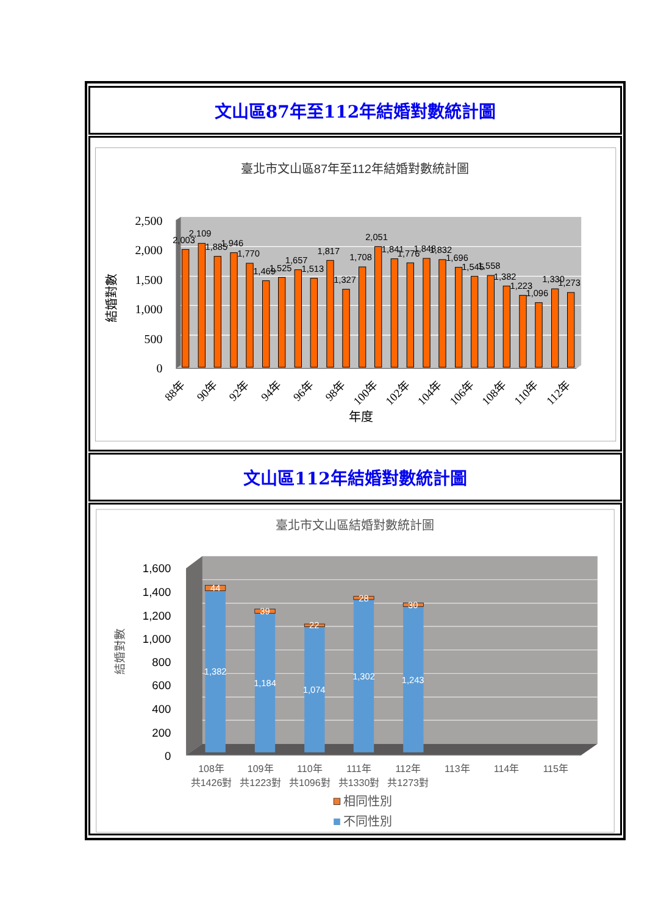文山區87年至112年結婚對數統計圖
臺北市文山區87年至112年結婚對數統計圖
2,500
2,000
1,500
1,000
500
0
結婚對數
2,003
2,109
1,885
1,946
1,770
1,469
1,525
1,657
1,513
1,817
1,327
1,708
2,051
1,841
1,776
1,848
1,832
1,696
1,545
1,558
1,382
1,223
1,096
1,330
1,273
88年
90年
92年
94年
96年
98年
100年
102年
104年
106年
108年
110年
112年
年度
文山區112年結婚對數統計圖
臺北市文山區結婚對數統計圖
1,600
1,400
1,200
1,000
800
600
400
200
0
結婚對數
44
1,382
39
1,184
22
1,074
28
1,302
30
1,243
108年
共1426對
109年
共1223對
110年
共1096對
111年
共1330對
112年
共1273對
113年
114年
115年
相同性別
不同性別